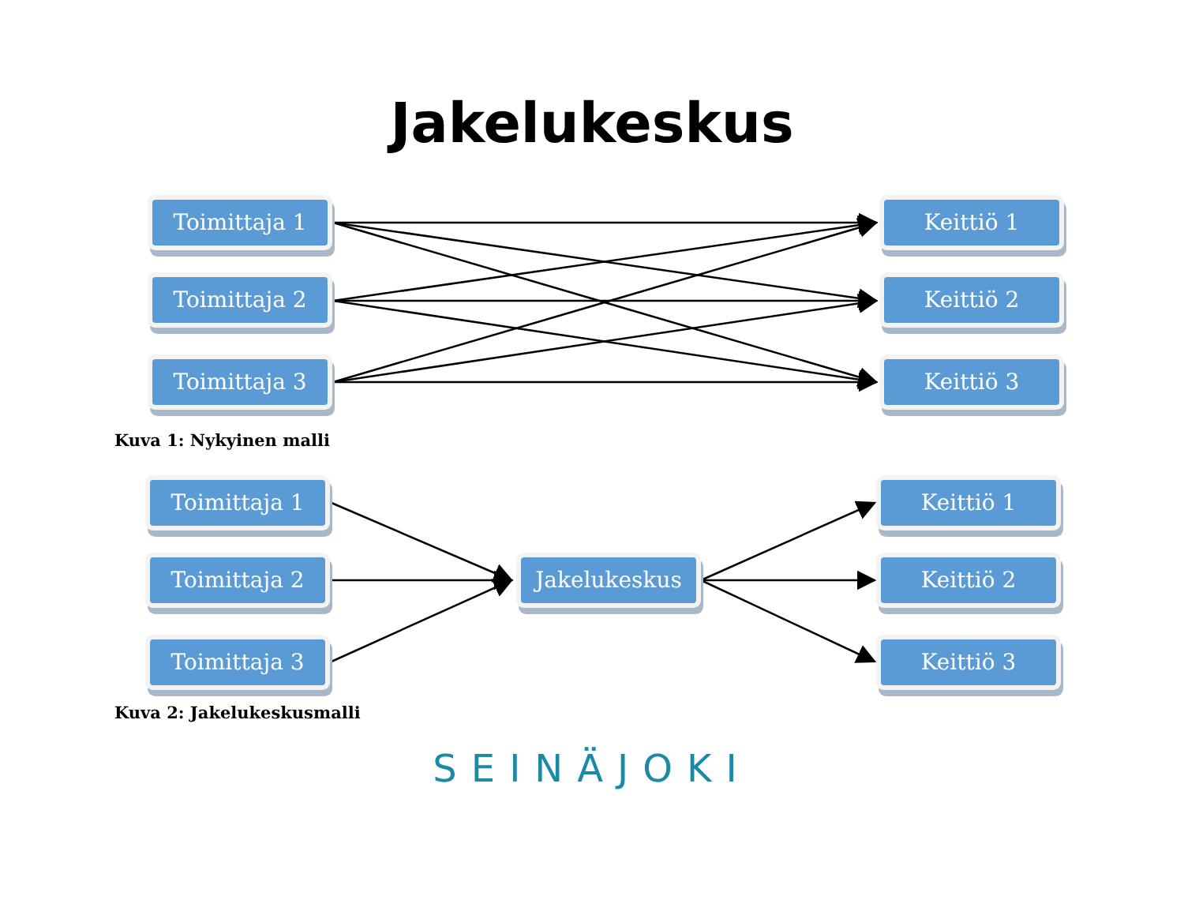Jakelukeskus
Toimittaja 1
Toimittaja 2
Toimittaja 3
Keittiö 1
Keittiö 2
Keittiö 3
Kuva 1: Nykyinen malli
Toimittaja 1
Toimittaja 2
Toimittaja 3
Jakelukeskus
Keittiö 1
Keittiö 2
Keittiö 3
Kuva 2: Jakelukeskusmalli
SEINÄJOKI